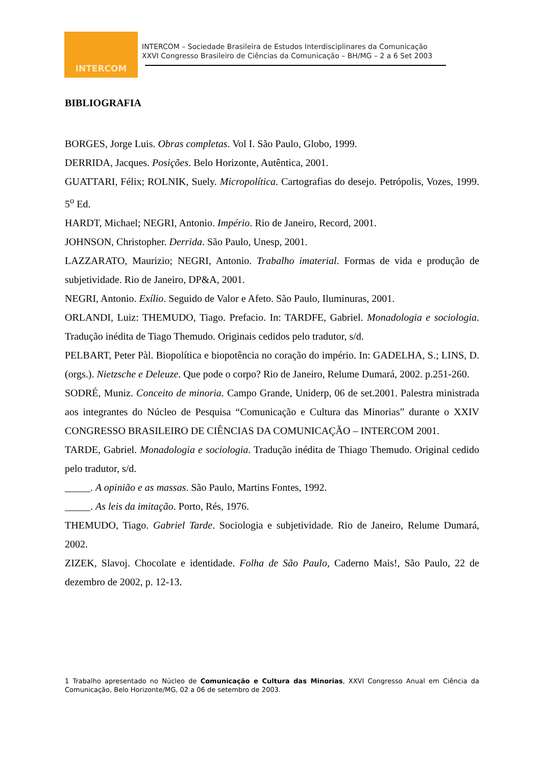INTERCOM
INTERCOM – Sociedade Brasileira de Estudos Interdisciplinares da Comunicação
XXVI Congresso Brasileiro de Ciências da Comunicação – BH/MG – 2 a 6 Set 2003
BIBLIOGRAFIA
BORGES, Jorge Luis. Obras completas. Vol I. São Paulo, Globo, 1999.
DERRIDA, Jacques. Posições. Belo Horizonte, Autêntica, 2001.
GUATTARI, Félix; ROLNIK, Suely. Micropolítica. Cartografias do desejo. Petrópolis, Vozes, 1999. 5<sup>o</sup> Ed.
HARDT, Michael; NEGRI, Antonio. Império. Rio de Janeiro, Record, 2001.
JOHNSON, Christopher. Derrida. São Paulo, Unesp, 2001.
LAZZARATO, Maurizio; NEGRI, Antonio. Trabalho imaterial. Formas de vida e produção de subjetividade. Rio de Janeiro, DP&A, 2001.
NEGRI, Antonio. Exílio. Seguido de Valor e Afeto. São Paulo, Iluminuras, 2001.
ORLANDI, Luiz: THEMUDO, Tiago. Prefacio. In: TARDFE, Gabriel. Monadologia e sociologia. Tradução inédita de Tiago Themudo. Originais cedidos pelo tradutor, s/d.
PELBART, Peter Pàl. Biopolítica e biopotência no coração do império. In: GADELHA, S.; LINS, D. (orgs.). Nietzsche e Deleuze. Que pode o corpo? Rio de Janeiro, Relume Dumará, 2002. p.251-260.
SODRÉ, Muniz. Conceito de minoria. Campo Grande, Uniderp, 06 de set.2001. Palestra ministrada aos integrantes do Núcleo de Pesquisa “Comunicação e Cultura das Minorias” durante o XXIV CONGRESSO BRASILEIRO DE CIÊNCIAS DA COMUNICAÇÃO – INTERCOM 2001.
TARDE, Gabriel. Monadologia e sociologia. Tradução inédita de Thiago Themudo. Original cedido pelo tradutor, s/d.
_____. A opinião e as massas. São Paulo, Martins Fontes, 1992.
_____. As leis da imitação. Porto, Rés, 1976.
THEMUDO, Tiago. Gabriel Tarde. Sociologia e subjetividade. Rio de Janeiro, Relume Dumará, 2002.
ZIZEK, Slavoj. Chocolate e identidade. Folha de São Paulo, Caderno Mais!, São Paulo, 22 de dezembro de 2002, p. 12-13.
1 Trabalho apresentado no Núcleo de Comunicação e Cultura das Minorias, XXVI Congresso Anual em Ciência da Comunicação, Belo Horizonte/MG, 02 a 06 de setembro de 2003.